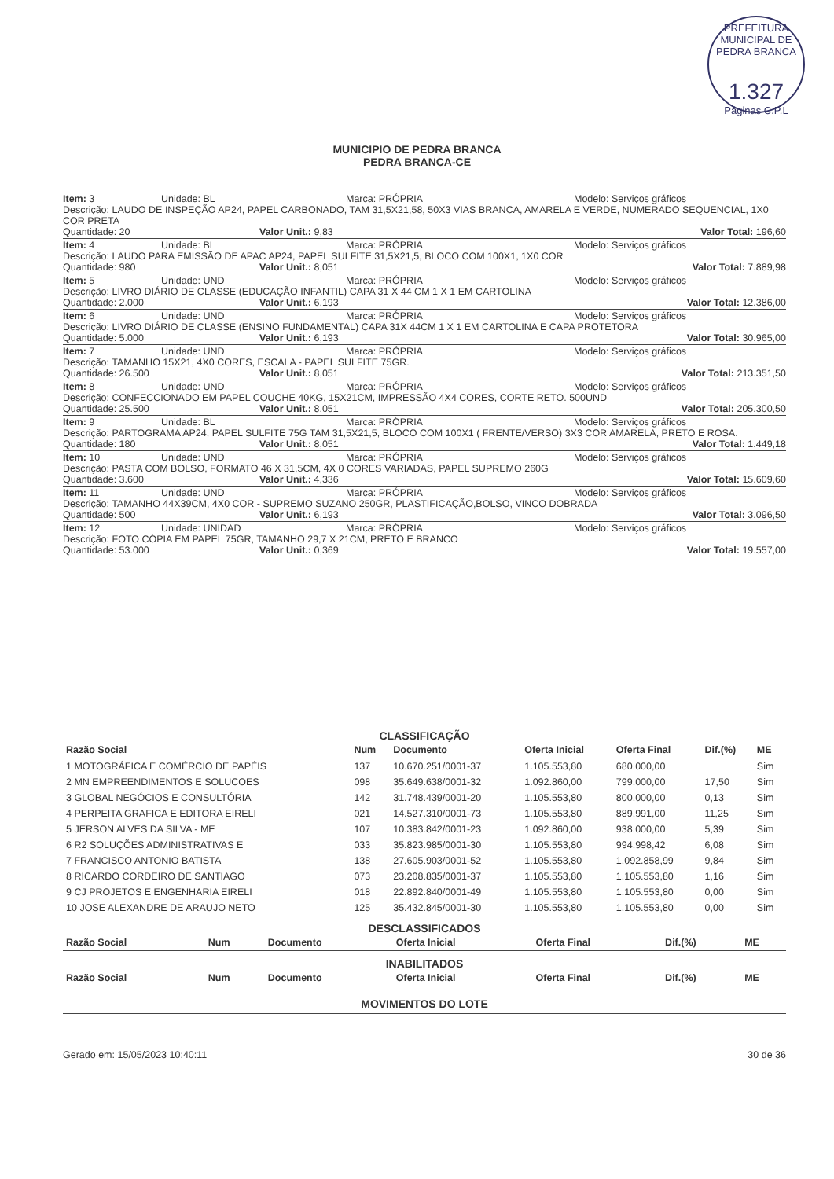PREFEITURA MUNICIPAL DE PEDRA BRANCA
1.327
Páginas C.P.L
MUNICIPIO DE PEDRA BRANCA
PEDRA BRANCA-CE
Item: 3 Unidade: BL Marca: PRÓPRIA Modelo: Serviços gráficos
Descrição: LAUDO DE INSPEÇÃO AP24, PAPEL CARBONADO, TAM 31,5X21,58, 50X3 VIAS BRANCA, AMARELA E VERDE, NUMERADO SEQUENCIAL, 1X0 COR PRETA
Quantidade: 20 Valor Unit.: 9,83 Valor Total: 196,60
Item: 4 Unidade: BL Marca: PRÓPRIA Modelo: Serviços gráficos
Descrição: LAUDO PARA EMISSÃO DE APAC AP24, PAPEL SULFITE 31,5X21,5, BLOCO COM 100X1, 1X0 COR
Quantidade: 980 Valor Unit.: 8,051 Valor Total: 7.889,98
Item: 5 Unidade: UND Marca: PRÓPRIA Modelo: Serviços gráficos
Descrição: LIVRO DIÁRIO DE CLASSE (EDUCAÇÃO INFANTIL) CAPA 31 X 44 CM 1 X 1 EM CARTOLINA
Quantidade: 2.000 Valor Unit.: 6,193 Valor Total: 12.386,00
Item: 6 Unidade: UND Marca: PRÓPRIA Modelo: Serviços gráficos
Descrição: LIVRO DIÁRIO DE CLASSE (ENSINO FUNDAMENTAL) CAPA 31X 44CM 1 X 1 EM CARTOLINA E CAPA PROTETORA
Quantidade: 5.000 Valor Unit.: 6,193 Valor Total: 30.965,00
Item: 7 Unidade: UND Marca: PRÓPRIA Modelo: Serviços gráficos
Descrição: TAMANHO 15X21, 4X0 CORES, ESCALA - PAPEL SULFITE 75GR.
Quantidade: 26.500 Valor Unit.: 8,051 Valor Total: 213.351,50
Item: 8 Unidade: UND Marca: PRÓPRIA Modelo: Serviços gráficos
Descrição: CONFECCIONADO EM PAPEL COUCHE 40KG, 15X21CM, IMPRESSÃO 4X4 CORES, CORTE RETO. 500UND
Quantidade: 25.500 Valor Unit.: 8,051 Valor Total: 205.300,50
Item: 9 Unidade: BL Marca: PRÓPRIA Modelo: Serviços gráficos
Descrição: PARTOGRAMA AP24, PAPEL SULFITE 75G TAM 31,5X21,5, BLOCO COM 100X1 ( FRENTE/VERSO) 3X3 COR AMARELA, PRETO E ROSA.
Quantidade: 180 Valor Unit.: 8,051 Valor Total: 1.449,18
Item: 10 Unidade: UND Marca: PRÓPRIA Modelo: Serviços gráficos
Descrição: PASTA COM BOLSO, FORMATO 46 X 31,5CM, 4X 0 CORES VARIADAS, PAPEL SUPREMO 260G
Quantidade: 3.600 Valor Unit.: 4,336 Valor Total: 15.609,60
Item: 11 Unidade: UND Marca: PRÓPRIA Modelo: Serviços gráficos
Descrição: TAMANHO 44X39CM, 4X0 COR - SUPREMO SUZANO 250GR, PLASTIFICAÇÃO,BOLSO, VINCO DOBRADA
Quantidade: 500 Valor Unit.: 6,193 Valor Total: 3.096,50
Item: 12 Unidade: UNIDAD Marca: PRÓPRIA Modelo: Serviços gráficos
Descrição: FOTO CÓPIA EM PAPEL 75GR, TAMANHO 29,7 X 21CM, PRETO E BRANCO
Quantidade: 53.000 Valor Unit.: 0,369 Valor Total: 19.557,00
CLASSIFICAÇÃO
| Razão Social | Num | Documento | Oferta Inicial | Oferta Final | Dif.(%) | ME |
| --- | --- | --- | --- | --- | --- | --- |
| 1 MOTOGRÁFICA E COMÉRCIO DE PAPÉIS | 137 | 10.670.251/0001-37 | 1.105.553,80 | 680.000,00 | | Sim |
| 2 MN EMPREENDIMENTOS E SOLUCOES | 098 | 35.649.638/0001-32 | 1.092.860,00 | 799.000,00 | 17,50 | Sim |
| 3 GLOBAL NEGÓCIOS E CONSULTÓRIA | 142 | 31.748.439/0001-20 | 1.105.553,80 | 800.000,00 | 0,13 | Sim |
| 4 PERPEITA GRAFICA E EDITORA EIRELI | 021 | 14.527.310/0001-73 | 1.105.553,80 | 889.991,00 | 11,25 | Sim |
| 5 JERSON ALVES DA SILVA - ME | 107 | 10.383.842/0001-23 | 1.092.860,00 | 938.000,00 | 5,39 | Sim |
| 6 R2 SOLUÇÕES ADMINISTRATIVAS E | 033 | 35.823.985/0001-30 | 1.105.553,80 | 994.998,42 | 6,08 | Sim |
| 7 FRANCISCO ANTONIO BATISTA | 138 | 27.605.903/0001-52 | 1.105.553,80 | 1.092.858,99 | 9,84 | Sim |
| 8 RICARDO CORDEIRO DE SANTIAGO | 073 | 23.208.835/0001-37 | 1.105.553,80 | 1.105.553,80 | 1,16 | Sim |
| 9 CJ PROJETOS E ENGENHARIA EIRELI | 018 | 22.892.840/0001-49 | 1.105.553,80 | 1.105.553,80 | 0,00 | Sim |
| 10 JOSE ALEXANDRE DE ARAUJO NETO | 125 | 35.432.845/0001-30 | 1.105.553,80 | 1.105.553,80 | 0,00 | Sim |
DESCLASSIFICADOS
| Razão Social | Num | Documento | Oferta Inicial | Oferta Final | Dif.(%) | ME |
| --- | --- | --- | --- | --- | --- | --- |
INABILITADOS
| Razão Social | Num | Documento | Oferta Inicial | Oferta Final | Dif.(%) | ME |
| --- | --- | --- | --- | --- | --- | --- |
MOVIMENTOS DO LOTE
Gerado em: 15/05/2023 10:40:11 30 de 36